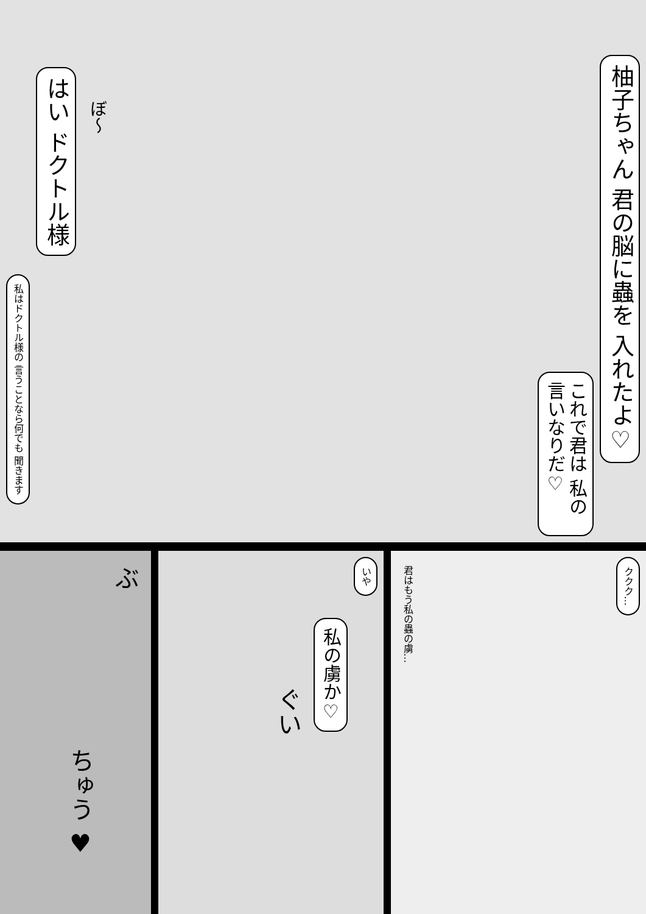柚子ちゃん 君の脳に蟲を 入れたよ♡
これで君は 私の言いなりだ♡
ぼ〜
はい ドクトル様
私はドクトル様の 言うことなら何でも 聞きます
ぶ
ちゅう ♥
いや
私の虜か♡
ぐい
ククク…
君はもう私の蟲の虜…